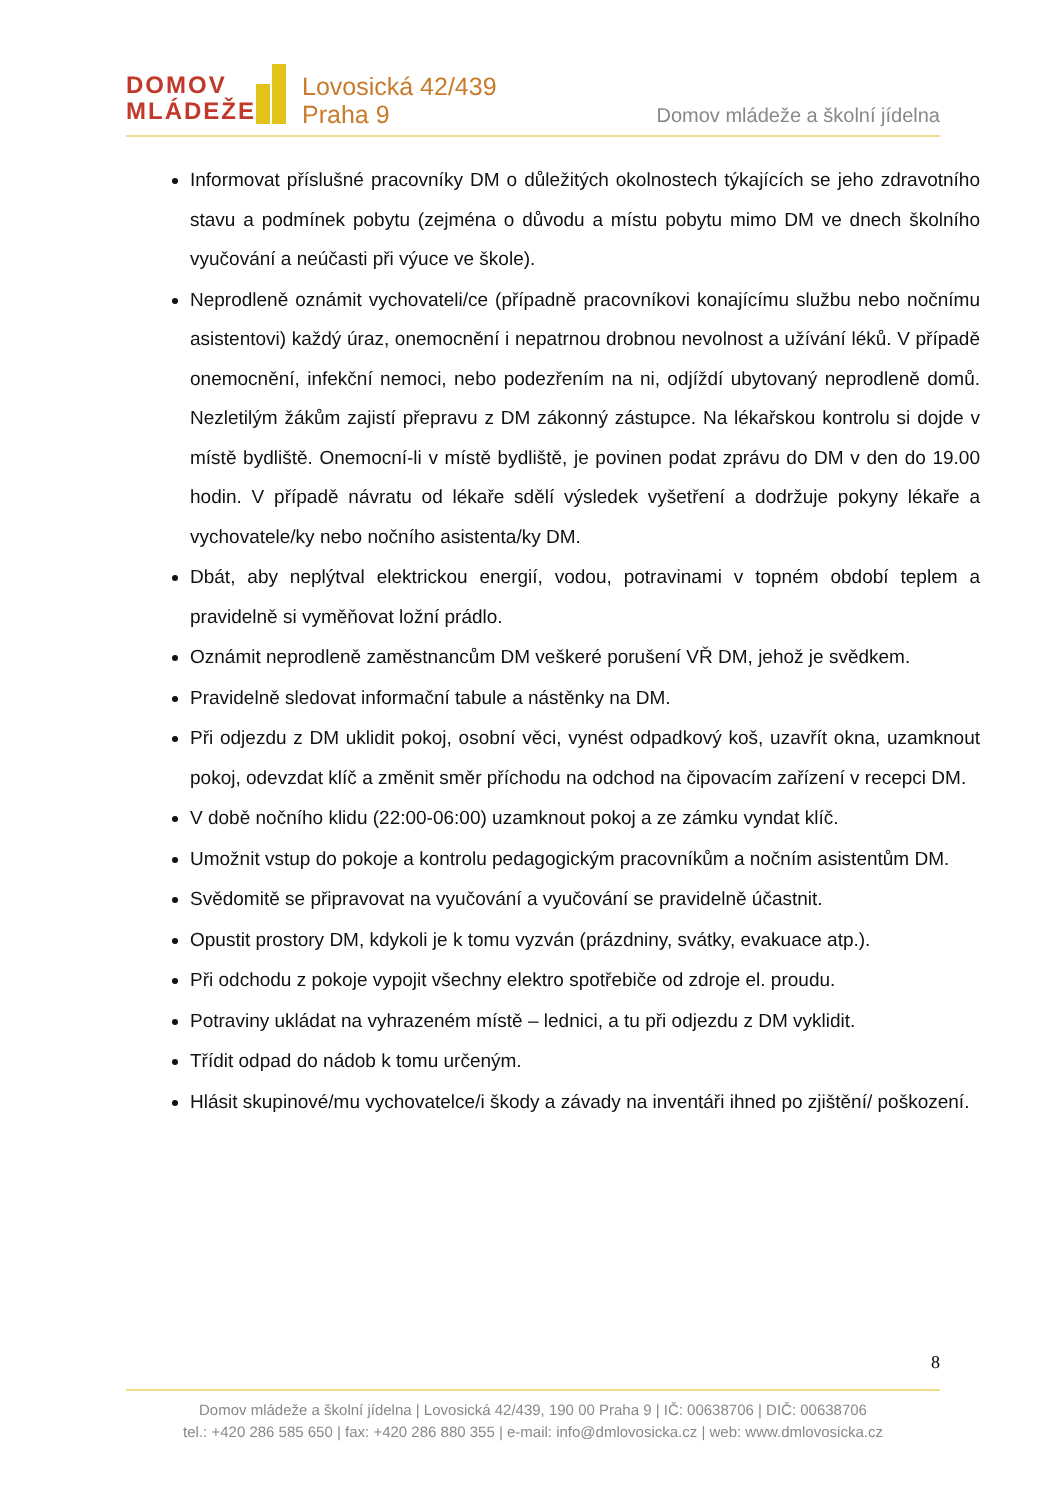DOMOV
MLÁDEŽE
Lovosická 42/439
Praha 9
Domov mládeže a školní jídelna
Informovat příslušné pracovníky DM o důležitých okolnostech týkajících se jeho zdravotního stavu a podmínek pobytu (zejména o důvodu a místu pobytu mimo DM ve dnech školního vyučování a neúčasti při výuce ve škole).
Neprodleně oznámit vychovateli/ce (případně pracovníkovi konajícímu službu nebo nočnímu asistentovi) každý úraz, onemocnění i nepatrnou drobnou nevolnost a užívání léků. V případě onemocnění, infekční nemoci, nebo podezřením na ni, odjíždí ubytovaný neprodleně domů. Nezletilým žákům zajistí přepravu z DM zákonný zástupce. Na lékařskou kontrolu si dojde v místě bydliště. Onemocní-li v místě bydliště, je povinen podat zprávu do DM v den do 19.00 hodin. V případě návratu od lékaře sdělí výsledek vyšetření a dodržuje pokyny lékaře a vychovatele/ky nebo nočního asistenta/ky DM.
Dbát, aby neplýtval elektrickou energií, vodou, potravinami v topném období teplem a pravidelně si vyměňovat ložní prádlo.
Oznámit neprodleně zaměstnancům DM veškeré porušení VŘ DM, jehož je svědkem.
Pravidelně sledovat informační tabule a nástěnky na DM.
Při odjezdu z DM uklidit pokoj, osobní věci, vynést odpadkový koš, uzavřít okna, uzamknout pokoj, odevzdat klíč a změnit směr příchodu na odchod na čipovacím zařízení v recepci DM.
V době nočního klidu (22:00-06:00) uzamknout pokoj a ze zámku vyndat klíč.
Umožnit vstup do pokoje a kontrolu pedagogickým pracovníkům a nočním asistentům DM.
Svědomitě se připravovat na vyučování a vyučování se pravidelně účastnit.
Opustit prostory DM, kdykoli je k tomu vyzván (prázdniny, svátky, evakuace atp.).
Při odchodu z pokoje vypojit všechny elektro spotřebiče od zdroje el. proudu.
Potraviny ukládat na vyhrazeném místě – lednici, a tu při odjezdu z DM vyklidit.
Třídit odpad do nádob k tomu určeným.
Hlásit skupinové/mu vychovatelce/i škody a závady na inventáři ihned po zjištění/ poškození.
8
Domov mládeže a školní jídelna | Lovosická 42/439, 190 00 Praha 9 | IČ: 00638706 | DIČ: 00638706
tel.: +420 286 585 650 | fax: +420 286 880 355 | e-mail: info@dmlovosicka.cz | web: www.dmlovosicka.cz